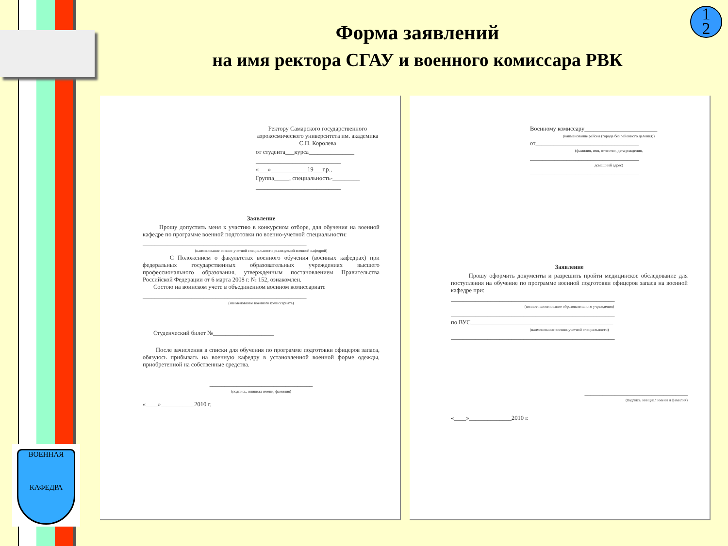ВОЕННАЯ
КАФЕДРА
1
2
Форма заявлений
на имя ректора СГАУ и военного комиссара РВК
Ректору Самарского государственного аэрокосмического университета им. академика С.П. Королева
от студента___курса_______________
____________________________
«___»____________19___г.р.,
Группа_____, специальность-_________
____________________________
Заявление
Прошу допустить меня к участию в конкурсном отборе, для обучения на военной кафедре по программе военной подготовки по военно-учетной специальности:
______________________________________________________
(наименование военно-учетной специальности реализуемой военной кафедрой)
С Положением о факультетах военного обучения (военных кафедрах) при федеральных государственных образовательных учреждениях высшего профессионального образования, утвержденным постановлением Правительства Российской Федерации от 6 марта 2008 г. № 152, ознакомлен.
Состою на воинском учете в объединенном военном комиссариате
______________________________________________________
(наименование военного комиссариата)
Студенческий билет №____________________
После зачисления в списки для обучения по программе подготовки офицеров запаса, обязуюсь прибывать на военную кафедру в установленной военной форме одежды, приобретенной на собственные средства.
__________________________________
(подпись, инициал имени, фамилия)
«____»___________2010 г.
Военному комиссару________________________
(наименование района (города без районного деления))
от__________________________________
(фамилия, имя, отчество, дата рождения,
____________________________________
домашний адрес)
____________________________________
Заявление
Прошу оформить документы и разрешить пройти медицинское обследование для поступления на обучение по программе военной подготовки офицеров запаса на военной кафедре при:
______________________________________________________
(полное наименование образовательного учреждения)
______________________________________________________
по ВУС_______________________________________________
(наименование военно-учетной специальности)
______________________________________________________
__________________________________
(подпись, инициал имени и фамилия)
«____»______________2010 г.